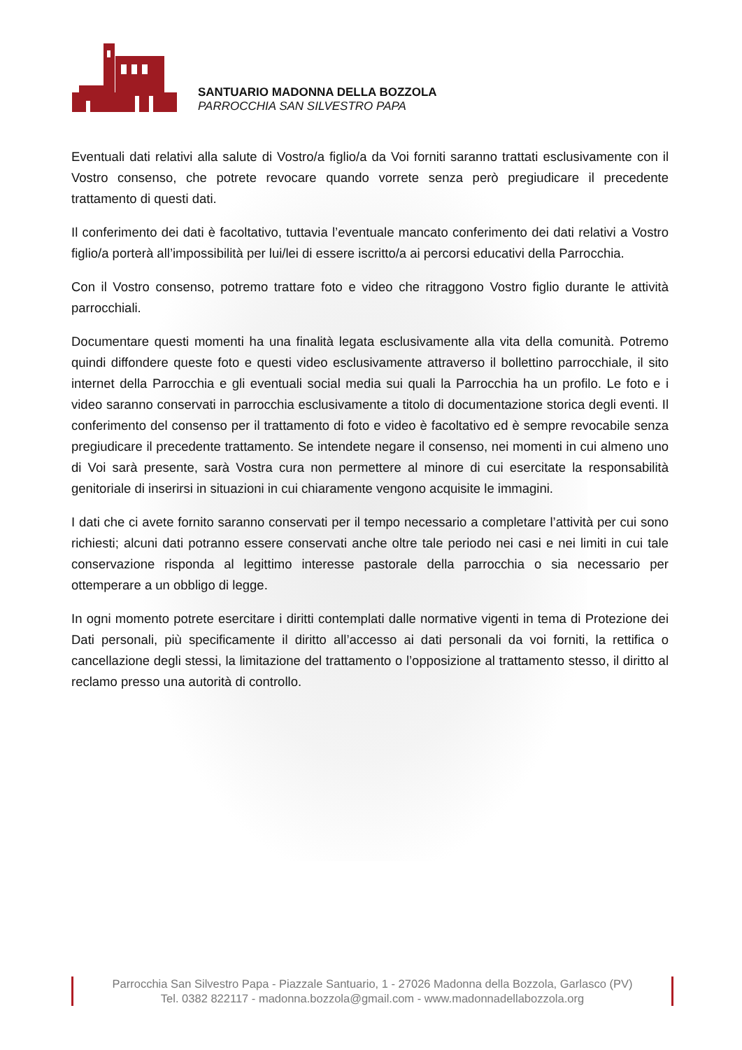SANTUARIO MADONNA DELLA BOZZOLA
PARROCCHIA SAN SILVESTRO PAPA
Eventuali dati relativi alla salute di Vostro/a figlio/a da Voi forniti saranno trattati esclusivamente con il Vostro consenso, che potrete revocare quando vorrete senza però pregiudicare il precedente trattamento di questi dati.
Il conferimento dei dati è facoltativo, tuttavia l’eventuale mancato conferimento dei dati relativi a Vostro figlio/a porterà all’impossibilità per lui/lei di essere iscritto/a ai percorsi educativi della Parrocchia.
Con il Vostro consenso, potremo trattare foto e video che ritraggono Vostro figlio durante le attività parrocchiali.
Documentare questi momenti ha una finalità legata esclusivamente alla vita della comunità. Potremo quindi diffondere queste foto e questi video esclusivamente attraverso il bollettino parrocchiale, il sito internet della Parrocchia e gli eventuali social media sui quali la Parrocchia ha un profilo. Le foto e i video saranno conservati in parrocchia esclusivamente a titolo di documentazione storica degli eventi. Il conferimento del consenso per il trattamento di foto e video è facoltativo ed è sempre revocabile senza pregiudicare il precedente trattamento. Se intendete negare il consenso, nei momenti in cui almeno uno di Voi sarà presente, sarà Vostra cura non permettere al minore di cui esercitate la responsabilità genitoriale di inserirsi in situazioni in cui chiaramente vengono acquisite le immagini.
I dati che ci avete fornito saranno conservati per il tempo necessario a completare l’attività per cui sono richiesti; alcuni dati potranno essere conservati anche oltre tale periodo nei casi e nei limiti in cui tale conservazione risponda al legittimo interesse pastorale della parrocchia o sia necessario per ottemperare a un obbligo di legge.
In ogni momento potrete esercitare i diritti contemplati dalle normative vigenti in tema di Protezione dei Dati personali, più specificamente il diritto all’accesso ai dati personali da voi forniti, la rettifica o cancellazione degli stessi, la limitazione del trattamento o l’opposizione al trattamento stesso, il diritto al reclamo presso una autorità di controllo.
Parrocchia San Silvestro Papa - Piazzale Santuario, 1 - 27026 Madonna della Bozzola, Garlasco (PV)
Tel. 0382 822117 - madonna.bozzola@gmail.com - www.madonnadellabozzola.org